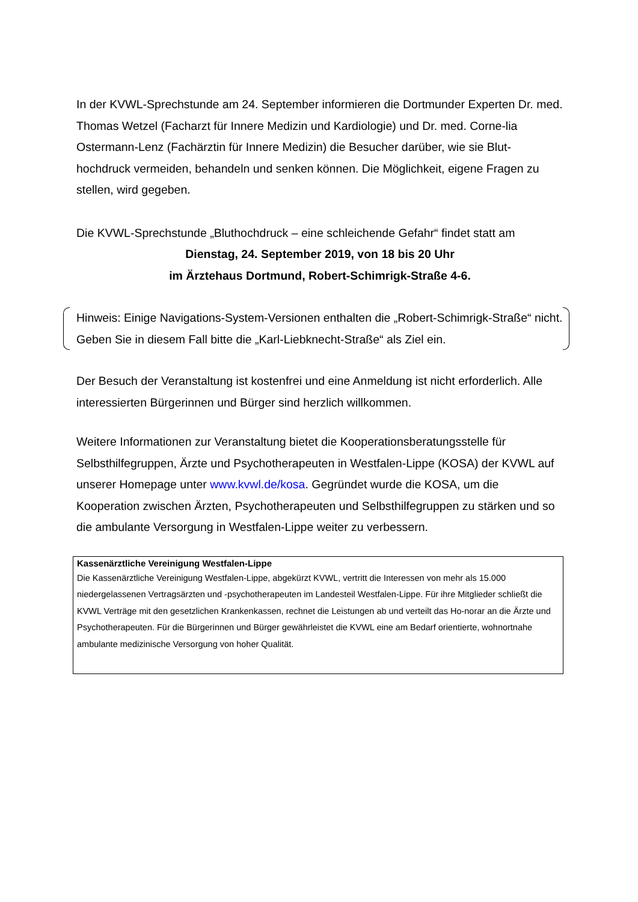In der KVWL-Sprechstunde am 24. September informieren die Dortmunder Experten Dr. med. Thomas Wetzel (Facharzt für Innere Medizin und Kardiologie) und Dr. med. Corne-lia Ostermann-Lenz (Fachärztin für Innere Medizin) die Besucher darüber, wie sie Blut-hochdruck vermeiden, behandeln und senken können. Die Möglichkeit, eigene Fragen zu stellen, wird gegeben.
Die KVWL-Sprechstunde „Bluthochdruck – eine schleichende Gefahr“ findet statt am
Dienstag, 24. September 2019, von 18 bis 20 Uhr
im Ärztehaus Dortmund, Robert-Schimrigk-Straße 4-6.
Hinweis: Einige Navigations-System-Versionen enthalten die „Robert-Schimrigk-Straße“ nicht. Geben Sie in diesem Fall bitte die „Karl-Liebknecht-Straße“ als Ziel ein.
Der Besuch der Veranstaltung ist kostenfrei und eine Anmeldung ist nicht erforderlich. Alle interessierten Bürgerinnen und Bürger sind herzlich willkommen.
Weitere Informationen zur Veranstaltung bietet die Kooperationsberatungsstelle für Selbsthilfegruppen, Ärzte und Psychotherapeuten in Westfalen-Lippe (KOSA) der KVWL auf unserer Homepage unter www.kvwl.de/kosa. Gegründet wurde die KOSA, um die Kooperation zwischen Ärzten, Psychotherapeuten und Selbsthilfegruppen zu stärken und so die ambulante Versorgung in Westfalen-Lippe weiter zu verbessern.
Kassenärztliche Vereinigung Westfalen-Lippe
Die Kassenärztliche Vereinigung Westfalen-Lippe, abgekürzt KVWL, vertritt die Interessen von mehr als 15.000 niedergelassenen Vertragsärzten und -psychotherapeuten im Landesteil Westfalen-Lippe. Für ihre Mitglieder schließt die KVWL Verträge mit den gesetzlichen Krankenkassen, rechnet die Leistungen ab und verteilt das Ho-norar an die Ärzte und Psychotherapeuten. Für die Bürgerinnen und Bürger gewährleistet die KVWL eine am Bedarf orientierte, wohnortnahe ambulante medizinische Versorgung von hoher Qualität.